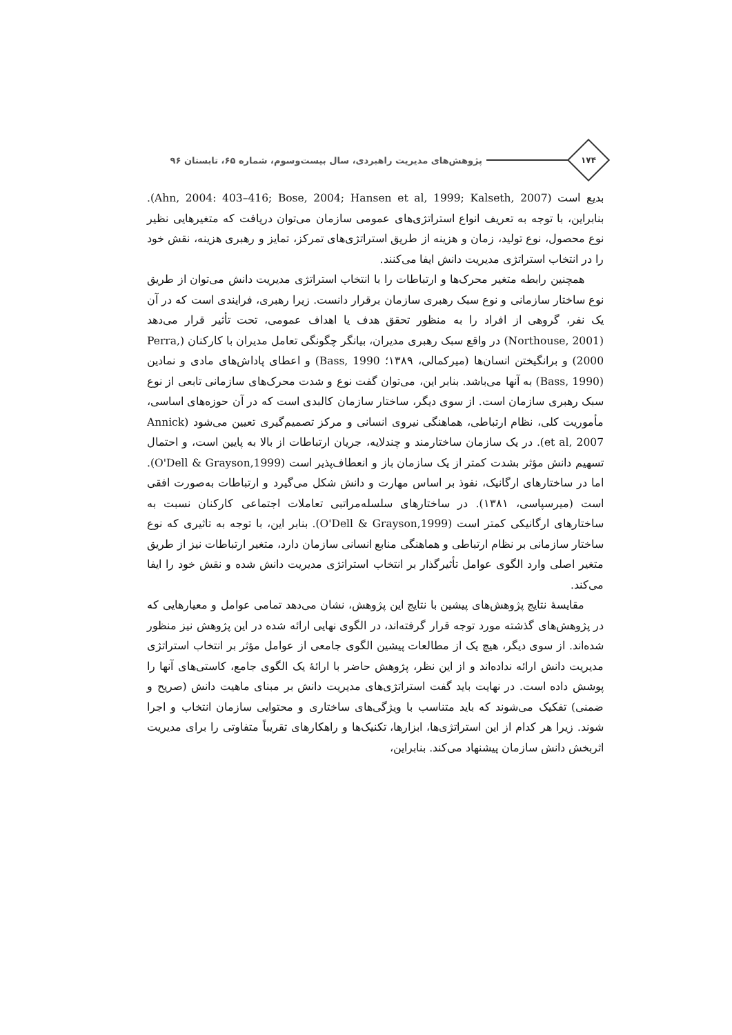۱۷۴
پژوهش‌های مدیریت راهبردی، سال بیست‌وسوم، شماره ۶۵، تابستان ۹۶
بدیع است (Ahn, 2004: 403–416; Bose, 2004; Hansen et al, 1999; Kalseth, 2007). بنابراین، با توجه به تعریف انواع استراتژی‌های عمومی سازمان می‌توان دریافت که متغیرهایی نظیر نوع محصول، نوع تولید، زمان و هزینه از طریق استراتژی‌های تمرکز، تمایز و رهبری هزینه، نقش خود را در انتخاب استراتژی مدیریت دانش ایفا می‌کنند.
همچنین رابطه متغیر محرک‌ها و ارتباطات را با انتخاب استراتژی مدیریت دانش می‌توان از طریق نوع ساختار سازمانی و نوع سبک رهبری سازمان برقرار دانست. زیرا رهبری، فرایندی است که در آن یک نفر، گروهی از افراد را به منظور تحقق هدف یا اهداف عمومی، تحت تأثیر قرار می‌دهد (Northouse, 2001) در واقع سبک رهبری مدیران، بیانگر چگونگی تعامل مدیران با کارکنان (Perra, 2000) و برانگیختن انسان‌ها (میرکمالی، ۱۳۸۹؛ Bass, 1990) و اعطای پاداش‌های مادی و نمادین (Bass, 1990) به آنها می‌باشد. بنابر این، می‌توان گفت نوع و شدت محرک‌های سازمانی تابعی از نوع سبک رهبری سازمان است. از سوی دیگر، ساختار سازمان کالبدی است که در آن حوزه‌های اساسی، مأموریت کلی، نظام ارتباطی، هماهنگی نیروی انسانی و مرکز تصمیم‌گیری تعیین می‌شود (Annick et al, 2007). در یک سازمان ساختارمند و چندلایه، جریان ارتباطات از بالا به پایین است، و احتمال تسهیم دانش مؤثر بشدت کمتر از یک سازمان باز و انعطاف‌پذیر است (O'Dell & Grayson,1999). اما در ساختارهای ارگانیک، نفوذ بر اساس مهارت و دانش شکل می‌گیرد و ارتباطات به‌صورت افقی است (میرسپاسی، ۱۳۸۱). در ساختارهای سلسله‌مراتبی تعاملات اجتماعی کارکنان نسبت به ساختارهای ارگانیکی کمتر است (O'Dell & Grayson,1999). بنابر این، با توجه به تاثیری که نوع ساختار سازمانی بر نظام ارتباطی و هماهنگی منابع انسانی سازمان دارد، متغیر ارتباطات نیز از طریق متغیر اصلی وارد الگوی عوامل تأثیرگذار بر انتخاب استراتژی مدیریت دانش شده و نقش خود را ایفا می‌کند.
مقایسهٔ نتایج پژوهش‌های پیشین با نتایج این پژوهش، نشان می‌دهد تمامی عوامل و معیارهایی که در پژوهش‌های گذشته مورد توجه قرار گرفته‌اند، در الگوی نهایی ارائه شده در این پژوهش نیز منظور شده‌اند. از سوی دیگر، هیچ یک از مطالعات پیشین الگوی جامعی از عوامل مؤثر بر انتخاب استراتژی مدیریت دانش ارائه نداده‌اند و از این نظر، پژوهش حاضر با ارائهٔ یک الگوی جامع، کاستی‌های آنها را پوشش داده است. در نهایت باید گفت استراتژی‌های مدیریت دانش بر مبنای ماهیت دانش (صریح و ضمنی) تفکیک می‌شوند که باید متناسب با ویژگی‌های ساختاری و محتوایی سازمان انتخاب و اجرا شوند. زیرا هر کدام از این استراتژی‌ها، ابزارها، تکنیک‌ها و راهکارهای تقریباً متفاوتی را برای مدیریت اثربخش دانش سازمان پیشنهاد می‌کند. بنابراین،